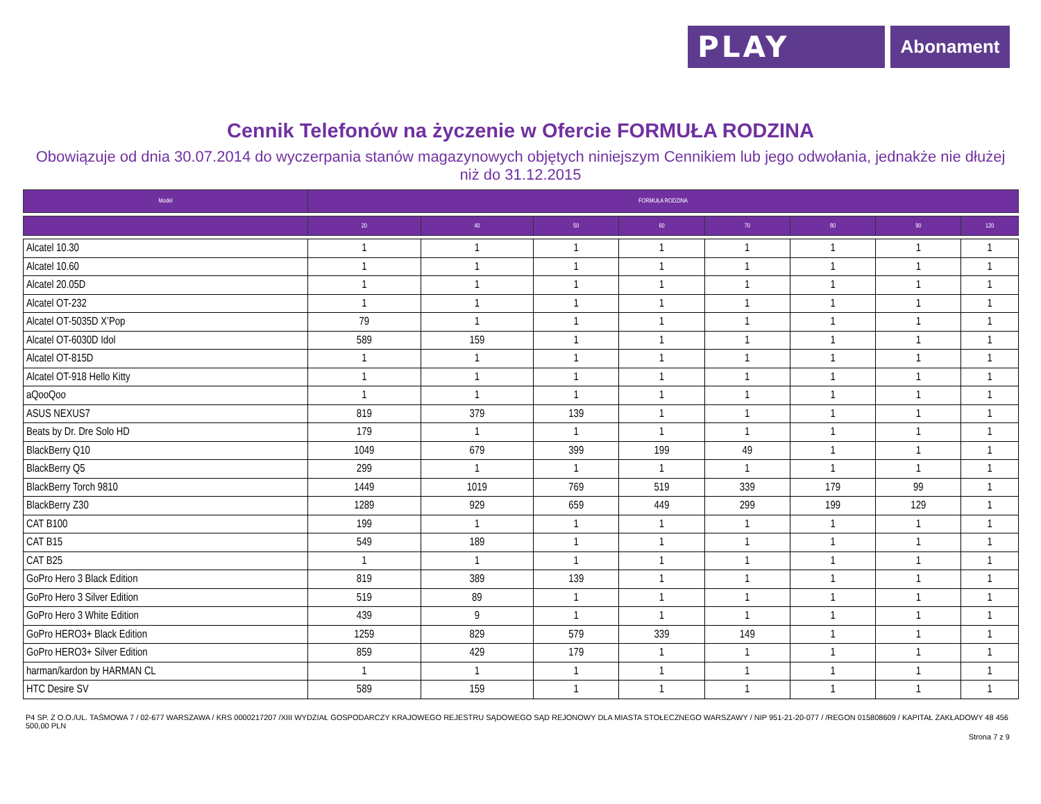PLAY
Abonament
Cennik Telefonów na życzenie w Ofercie FORMUŁA RODZINA
Obowiązuje od dnia 30.07.2014 do wyczerpania stanów magazynowych objętych niniejszym Cennikiem lub jego odwołania, jednakże nie dłużej niż do 31.12.2015
| Model | FORMUŁA RODZINA | | | | | | | |
| --- | --- | --- | --- | --- | --- | --- | --- | --- |
| | 20 | 40 | 50 | 60 | 70 | 80 | 90 | 120 |
| Alcatel 10.30 | 1 | 1 | 1 | 1 | 1 | 1 | 1 | 1 |
| Alcatel 10.60 | 1 | 1 | 1 | 1 | 1 | 1 | 1 | 1 |
| Alcatel 20.05D | 1 | 1 | 1 | 1 | 1 | 1 | 1 | 1 |
| Alcatel OT-232 | 1 | 1 | 1 | 1 | 1 | 1 | 1 | 1 |
| Alcatel OT-5035D X’Pop | 79 | 1 | 1 | 1 | 1 | 1 | 1 | 1 |
| Alcatel OT-6030D Idol | 589 | 159 | 1 | 1 | 1 | 1 | 1 | 1 |
| Alcatel OT-815D | 1 | 1 | 1 | 1 | 1 | 1 | 1 | 1 |
| Alcatel OT-918 Hello Kitty | 1 | 1 | 1 | 1 | 1 | 1 | 1 | 1 |
| aQooQoo | 1 | 1 | 1 | 1 | 1 | 1 | 1 | 1 |
| ASUS NEXUS7 | 819 | 379 | 139 | 1 | 1 | 1 | 1 | 1 |
| Beats by Dr. Dre Solo HD | 179 | 1 | 1 | 1 | 1 | 1 | 1 | 1 |
| BlackBerry Q10 | 1049 | 679 | 399 | 199 | 49 | 1 | 1 | 1 |
| BlackBerry Q5 | 299 | 1 | 1 | 1 | 1 | 1 | 1 | 1 |
| BlackBerry Torch 9810 | 1449 | 1019 | 769 | 519 | 339 | 179 | 99 | 1 |
| BlackBerry Z30 | 1289 | 929 | 659 | 449 | 299 | 199 | 129 | 1 |
| CAT B100 | 199 | 1 | 1 | 1 | 1 | 1 | 1 | 1 |
| CAT B15 | 549 | 189 | 1 | 1 | 1 | 1 | 1 | 1 |
| CAT B25 | 1 | 1 | 1 | 1 | 1 | 1 | 1 | 1 |
| GoPro Hero 3 Black Edition | 819 | 389 | 139 | 1 | 1 | 1 | 1 | 1 |
| GoPro Hero 3 Silver Edition | 519 | 89 | 1 | 1 | 1 | 1 | 1 | 1 |
| GoPro Hero 3 White Edition | 439 | 9 | 1 | 1 | 1 | 1 | 1 | 1 |
| GoPro HERO3+ Black Edition | 1259 | 829 | 579 | 339 | 149 | 1 | 1 | 1 |
| GoPro HERO3+ Silver Edition | 859 | 429 | 179 | 1 | 1 | 1 | 1 | 1 |
| harman/kardon by HARMAN CL | 1 | 1 | 1 | 1 | 1 | 1 | 1 | 1 |
| HTC Desire SV | 589 | 159 | 1 | 1 | 1 | 1 | 1 | 1 |
P4 SP. Z O.O./UL. TAŚMOWA 7 / 02-677 WARSZAWA / KRS 0000217207 /XIII WYDZIAŁ GOSPODARCZY KRAJOWEGO REJESTRU SĄDOWEGO SĄD REJONOWY DLA MIASTA STOŁECZNEGO WARSZAWY / NIP 951-21-20-077 / /REGON 015808609 / KAPITAŁ ZAKŁADOWY 48 456 500,00 PLN
Strona 7 z 9